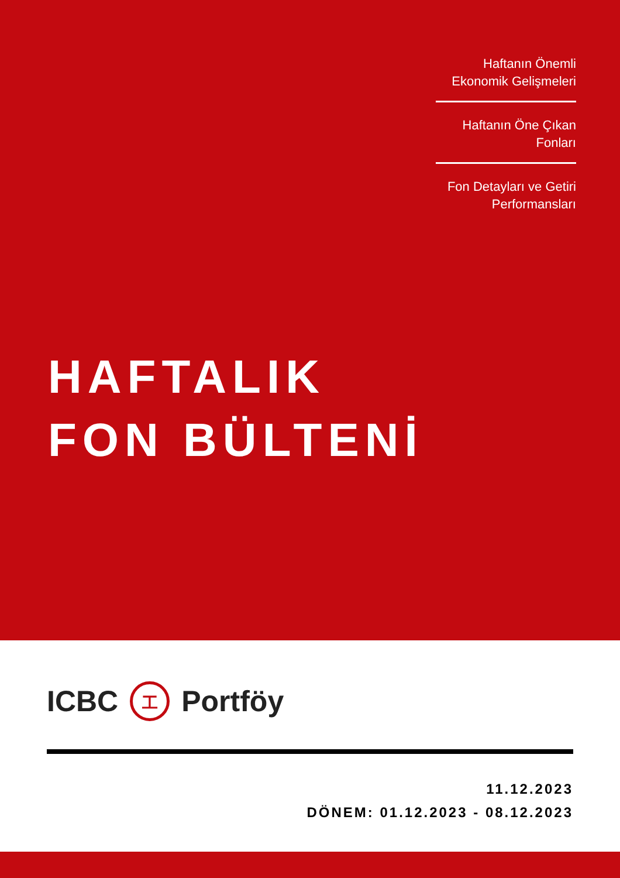Haftanın Önemli Ekonomik Gelişmeleri
Haftanın Öne Çıkan Fonları
Fon Detayları ve Getiri Performansları
HAFTALIK
FON BÜLTENİ
ICBC 工 Portföy
11.12.2023
DÖNEM: 01.12.2023 - 08.12.2023